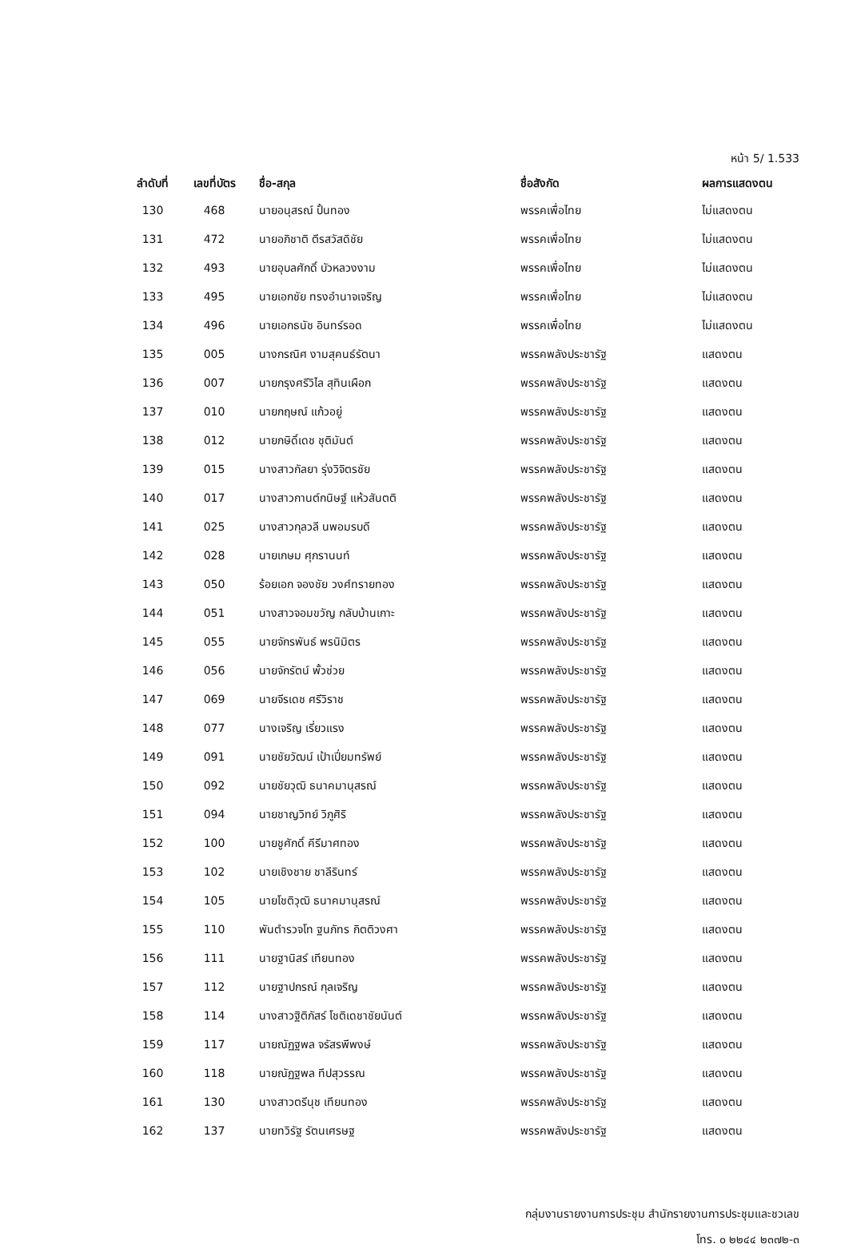หน้า 5/ 1.533
| ลำดับที่ | เลขที่บัตร | ชื่อ-สกุล | ชื่อสังกัด | ผลการแสดงตน |
| --- | --- | --- | --- | --- |
| 130 | 468 | นายอนุสรณ์ ปั้นทอง | พรรคเพื่อไทย | ไม่แสดงตน |
| 131 | 472 | นายอภิชาติ ตีรสวัสดิชัย | พรรคเพื่อไทย | ไม่แสดงตน |
| 132 | 493 | นายอุบลศักดิ์ บัวหลวงงาม | พรรคเพื่อไทย | ไม่แสดงตน |
| 133 | 495 | นายเอกชัย ทรงอำนาจเจริญ | พรรคเพื่อไทย | ไม่แสดงตน |
| 134 | 496 | นายเอกธนัช อินทร์รอด | พรรคเพื่อไทย | ไม่แสดงตน |
| 135 | 005 | นางกรณิศ งามสุคนธ์รัตนา | พรรคพลังประชารัฐ | แสดงตน |
| 136 | 007 | นายกรุงศรีวิไล สุทินเผือก | พรรคพลังประชารัฐ | แสดงตน |
| 137 | 010 | นายกฤษณ์ แก้วอยู่ | พรรคพลังประชารัฐ | แสดงตน |
| 138 | 012 | นายกษิดิ์เดช ชุติมันต์ | พรรคพลังประชารัฐ | แสดงตน |
| 139 | 015 | นางสาวกัลยา รุ่งวิจิตรชัย | พรรคพลังประชารัฐ | แสดงตน |
| 140 | 017 | นางสาวกานต์กนิษฐ์ แห้วสันตติ | พรรคพลังประชารัฐ | แสดงตน |
| 141 | 025 | นางสาวกุลวลี นพอมรบดี | พรรคพลังประชารัฐ | แสดงตน |
| 142 | 028 | นายเกษม ศุภรานนท์ | พรรคพลังประชารัฐ | แสดงตน |
| 143 | 050 | ร้อยเอก จองชัย วงศ์ทรายทอง | พรรคพลังประชารัฐ | แสดงตน |
| 144 | 051 | นางสาวจอมขวัญ กลับบ้านเกาะ | พรรคพลังประชารัฐ | แสดงตน |
| 145 | 055 | นายจักรพันธ์ พรนิมิตร | พรรคพลังประชารัฐ | แสดงตน |
| 146 | 056 | นายจักรัตน์ พั้วช่วย | พรรคพลังประชารัฐ | แสดงตน |
| 147 | 069 | นายจีรเดช ศรีวิราช | พรรคพลังประชารัฐ | แสดงตน |
| 148 | 077 | นางเจริญ เรี่ยวแรง | พรรคพลังประชารัฐ | แสดงตน |
| 149 | 091 | นายชัยวัฒน์ เป้าเปี่ยมทรัพย์ | พรรคพลังประชารัฐ | แสดงตน |
| 150 | 092 | นายชัยวุฒิ ธนาคมานุสรณ์ | พรรคพลังประชารัฐ | แสดงตน |
| 151 | 094 | นายชาญวิทย์ วิภูศิริ | พรรคพลังประชารัฐ | แสดงตน |
| 152 | 100 | นายชูศักดิ์ คีรีมาศทอง | พรรคพลังประชารัฐ | แสดงตน |
| 153 | 102 | นายเชิงชาย ชาลีรินทร์ | พรรคพลังประชารัฐ | แสดงตน |
| 154 | 105 | นายโชติวุฒิ ธนาคมานุสรณ์ | พรรคพลังประชารัฐ | แสดงตน |
| 155 | 110 | พันตำรวจโท ฐนภัทร กิตติวงศา | พรรคพลังประชารัฐ | แสดงตน |
| 156 | 111 | นายฐานิสร์ เทียนทอง | พรรคพลังประชารัฐ | แสดงตน |
| 157 | 112 | นายฐาปกรณ์ กุลเจริญ | พรรคพลังประชารัฐ | แสดงตน |
| 158 | 114 | นางสาวฐิติภัสร์ โชติเดชาชัยนันต์ | พรรคพลังประชารัฐ | แสดงตน |
| 159 | 117 | นายณัฏฐพล จรัสรพีพงษ์ | พรรคพลังประชารัฐ | แสดงตน |
| 160 | 118 | นายณัฏฐพล ทีปสุวรรณ | พรรคพลังประชารัฐ | แสดงตน |
| 161 | 130 | นางสาวตรีนุช เทียนทอง | พรรคพลังประชารัฐ | แสดงตน |
| 162 | 137 | นายทวิรัฐ รัตนเศรษฐ | พรรคพลังประชารัฐ | แสดงตน |
กลุ่มงานรายงานการประชุม สำนักรายงานการประชุมและชวเลข
โทร. ๐ ๒๒๔๔ ๒๓๗๒-๓